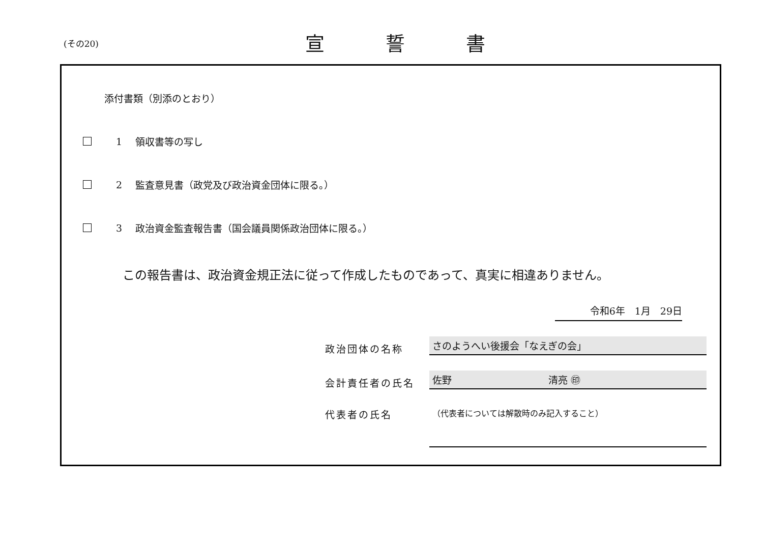(その20) 宣誓書
添付書類（別添のとおり）
1 領収書等の写し
2 監査意見書（政党及び政治資金団体に限る。）
3 政治資金監査報告書（国会議員関係政治団体に限る。）
この報告書は、政治資金規正法に従って作成したものであって、真実に相違ありません。
令和6年　1月　29日
政治団体の名称 さのようへい後援会「なえぎの会」
会計責任者の氏名 佐野　　　　　　　　　　清亮 ㊞
代表者の氏名 （代表者については解散時のみ記入すること）